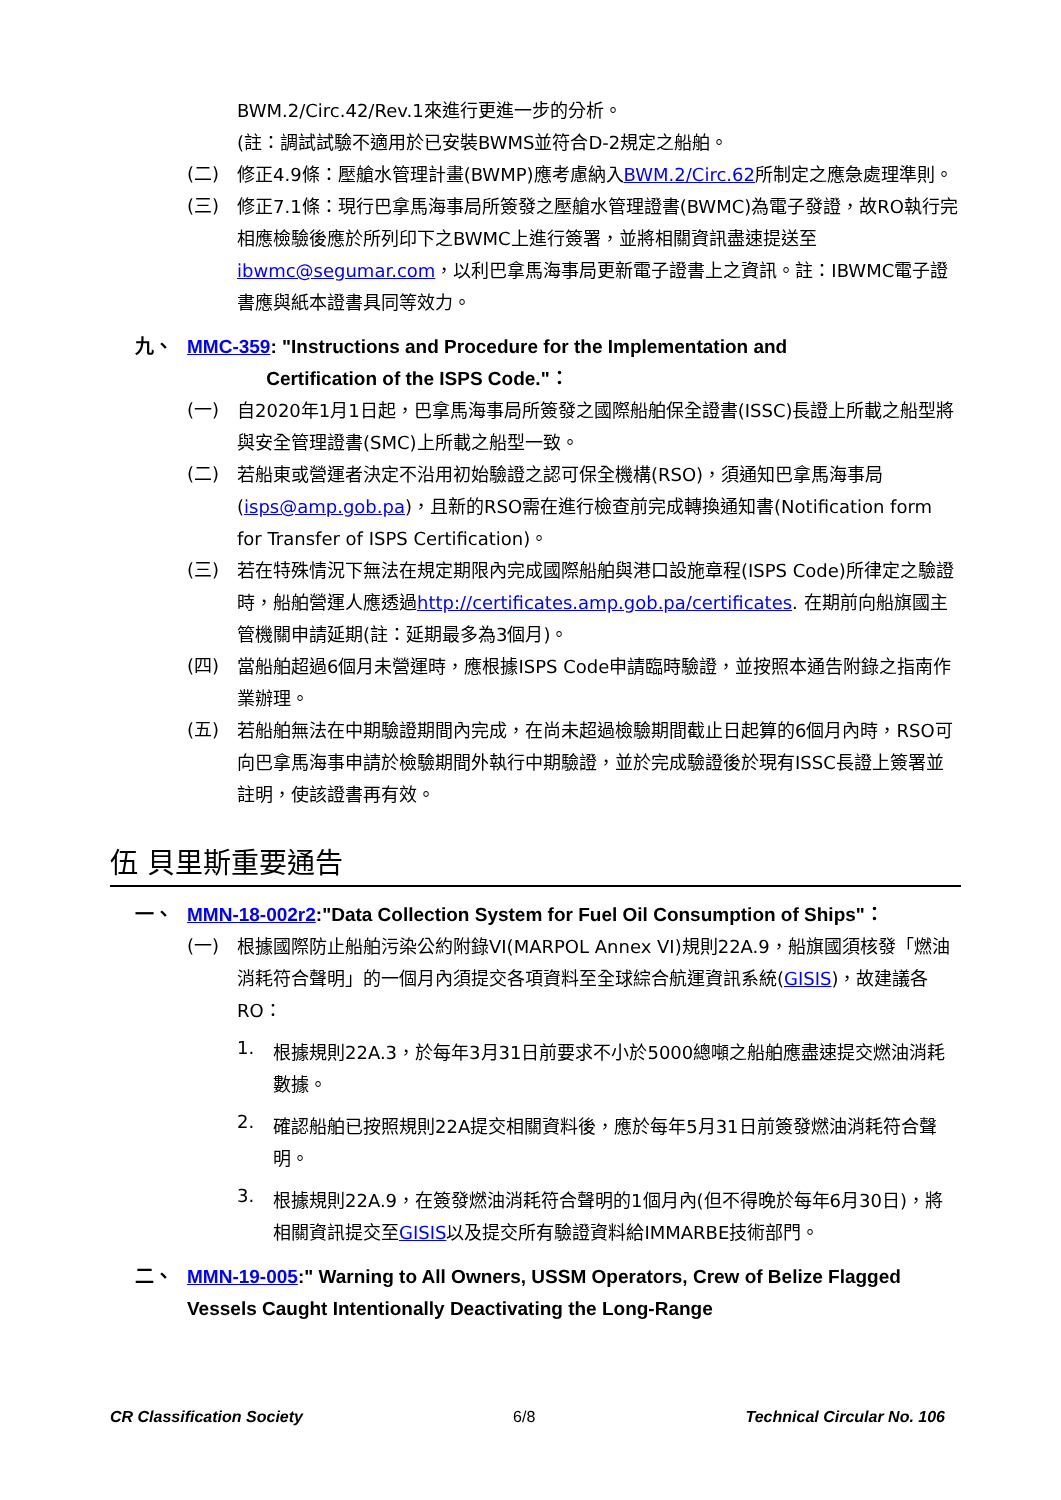BWM.2/Circ.42/Rev.1來進行更進一步的分析。
(註：調試試驗不適用於已安裝BWMS並符合D-2規定之船舶。
(二)
修正4.9條：壓艙水管理計畫(BWMP)應考慮納入BWM.2/Circ.62所制定之應急處理準則。
(三)
修正7.1條：現行巴拿馬海事局所簽發之壓艙水管理證書(BWMC)為電子發證，故RO執行完相應檢驗後應於所列印下之BWMC上進行簽署，並將相關資訊盡速提送至ibwmc@segumar.com，以利巴拿馬海事局更新電子證書上之資訊。註：IBWMC電子證書應與紙本證書具同等效力。
九、
MMC-359: "Instructions and Procedure for the Implementation and
Certification of the ISPS Code."：
(一)
自2020年1月1日起，巴拿馬海事局所簽發之國際船舶保全證書(ISSC)長證上所載之船型將與安全管理證書(SMC)上所載之船型一致。
(二)
若船東或營運者決定不沿用初始驗證之認可保全機構(RSO)，須通知巴拿馬海事局(isps@amp.gob.pa)，且新的RSO需在進行檢查前完成轉換通知書(Notification form for Transfer of ISPS Certification)。
(三)
若在特殊情況下無法在規定期限內完成國際船舶與港口設施章程(ISPS Code)所律定之驗證時，船舶營運人應透過http://certificates.amp.gob.pa/certificates. 在期前向船旗國主管機關申請延期(註：延期最多為3個月)。
(四)
當船舶超過6個月未營運時，應根據ISPS Code申請臨時驗證，並按照本通告附錄之指南作業辦理。
(五)
若船舶無法在中期驗證期間內完成，在尚未超過檢驗期間截止日起算的6個月內時，RSO可向巴拿馬海事申請於檢驗期間外執行中期驗證，並於完成驗證後於現有ISSC長證上簽署並註明，使該證書再有效。
伍 貝里斯重要通告
一、
MMN-18-002r2:"Data Collection System for Fuel Oil Consumption of Ships"：
(一)
根據國際防止船舶污染公約附錄VI(MARPOL Annex VI)規則22A.9，船旗國須核發「燃油消耗符合聲明」的一個月內須提交各項資料至全球綜合航運資訊系統(GISIS)，故建議各RO：
1.
根據規則22A.3，於每年3月31日前要求不小於5000總噸之船舶應盡速提交燃油消耗數據。
2.
確認船舶已按照規則22A提交相關資料後，應於每年5月31日前簽發燃油消耗符合聲明。
3.
根據規則22A.9，在簽發燃油消耗符合聲明的1個月內(但不得晚於每年6月30日)，將相關資訊提交至GISIS以及提交所有驗證資料給IMMARBE技術部門。
二、
MMN-19-005:" Warning to All Owners, USSM Operators, Crew of Belize Flagged Vessels Caught Intentionally Deactivating the Long-Range
CR Classification Society 6/8 Technical Circular No. 106